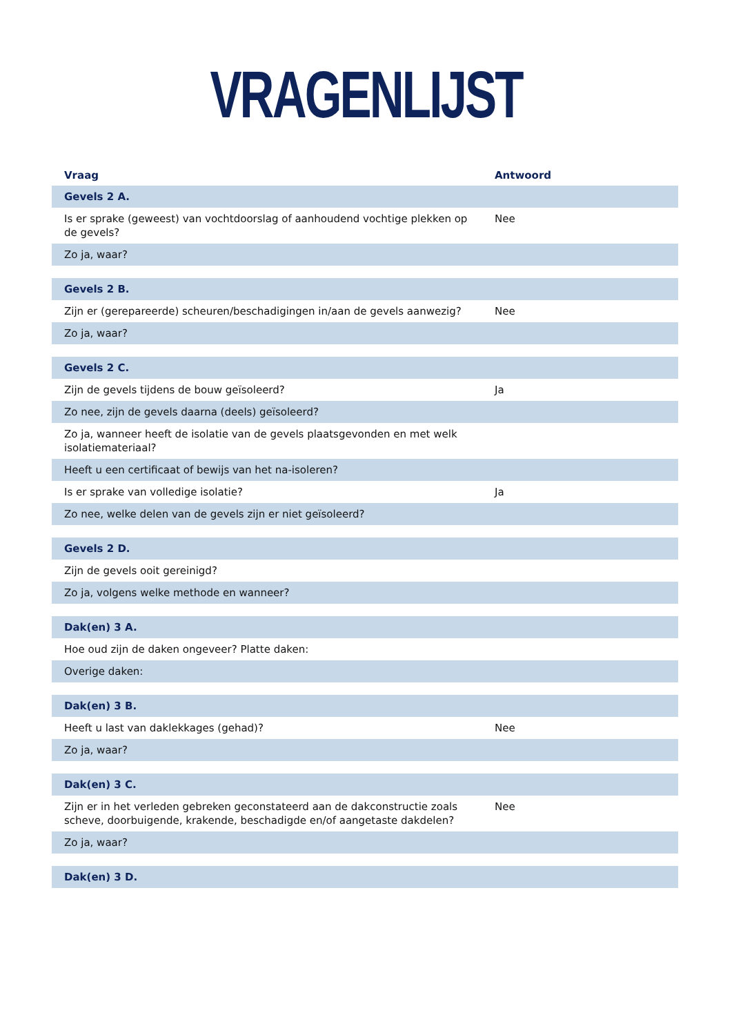VRAGENLIJST
| Vraag | Antwoord |
| --- | --- |
| Gevels 2 A. | |
| Is er sprake (geweest) van vochtdoorslag of aanhoudend vochtige plekken op de gevels? | Nee |
| Zo ja, waar? | |
| Gevels 2 B. | |
| Zijn er (gerepareerde) scheuren/beschadigingen in/aan de gevels aanwezig? | Nee |
| Zo ja, waar? | |
| Gevels 2 C. | |
| Zijn de gevels tijdens de bouw geïsoleerd? | Ja |
| Zo nee, zijn de gevels daarna (deels) geïsoleerd? | |
| Zo ja, wanneer heeft de isolatie van de gevels plaatsgevonden en met welk isolatiemateriaal? | |
| Heeft u een certificaat of bewijs van het na-isoleren? | |
| Is er sprake van volledige isolatie? | Ja |
| Zo nee, welke delen van de gevels zijn er niet geïsoleerd? | |
| Gevels 2 D. | |
| Zijn de gevels ooit gereinigd? | |
| Zo ja, volgens welke methode en wanneer? | |
| Dak(en) 3 A. | |
| Hoe oud zijn de daken ongeveer? Platte daken: | |
| Overige daken: | |
| Dak(en) 3 B. | |
| Heeft u last van daklekkages (gehad)? | Nee |
| Zo ja, waar? | |
| Dak(en) 3 C. | |
| Zijn er in het verleden gebreken geconstateerd aan de dakconstructie zoals scheve, doorbuigende, krakende, beschadigde en/of aangetaste dakdelen? | Nee |
| Zo ja, waar? | |
| Dak(en) 3 D. | |